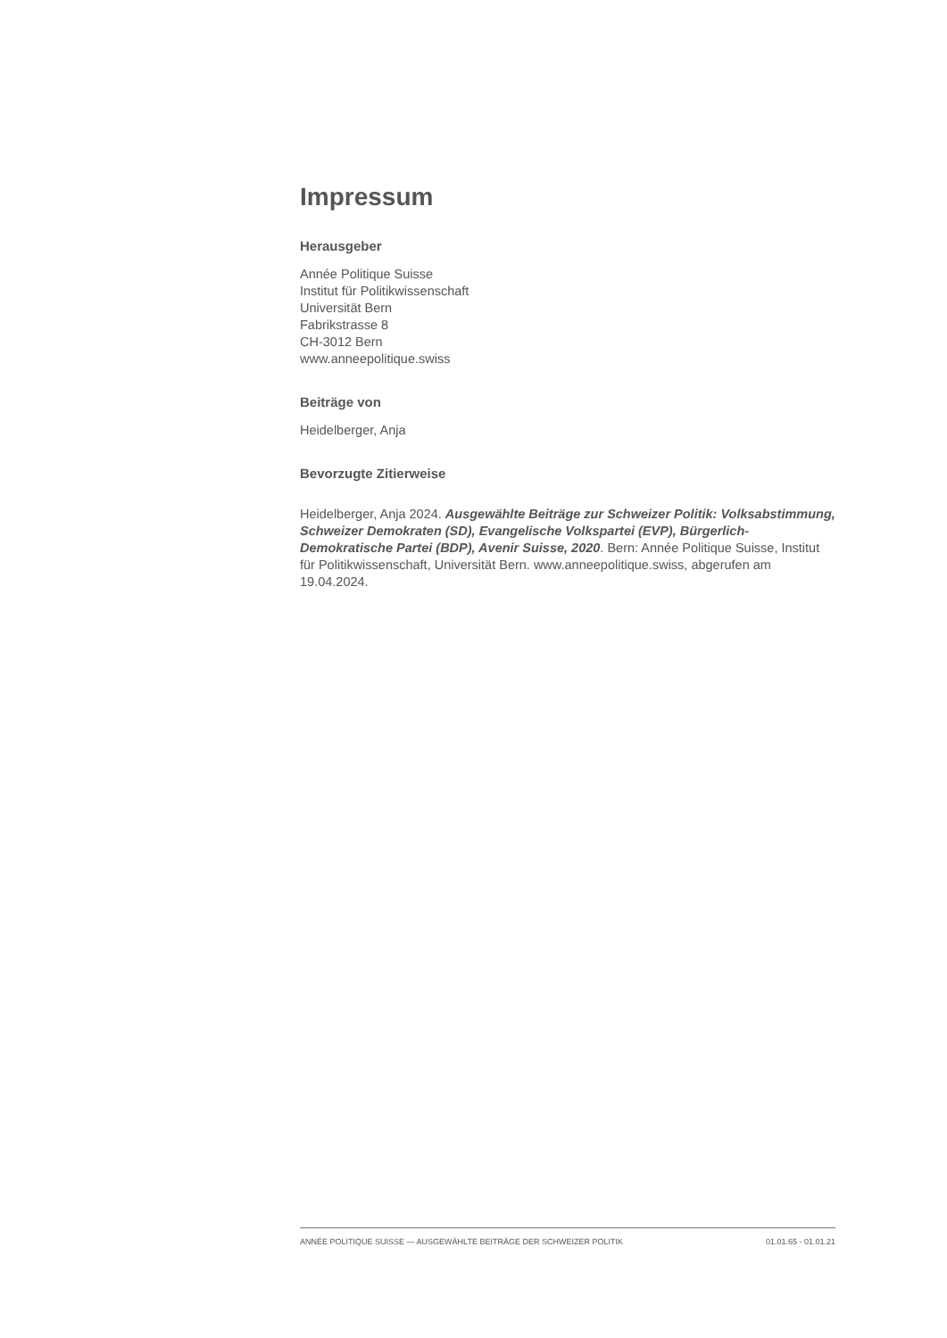Impressum
Herausgeber
Année Politique Suisse
Institut für Politikwissenschaft
Universität Bern
Fabrikstrasse 8
CH-3012 Bern
www.anneepolitique.swiss
Beiträge von
Heidelberger, Anja
Bevorzugte Zitierweise
Heidelberger, Anja 2024. Ausgewählte Beiträge zur Schweizer Politik: Volksabstimmung, Schweizer Demokraten (SD), Evangelische Volkspartei (EVP), Bürgerlich-Demokratische Partei (BDP), Avenir Suisse, 2020. Bern: Année Politique Suisse, Institut für Politikwissenschaft, Universität Bern. www.anneepolitique.swiss, abgerufen am 19.04.2024.
ANNÉE POLITIQUE SUISSE — AUSGEWÄHLTE BEITRÄGE DER SCHWEIZER POLITIK 01.01.65 - 01.01.21